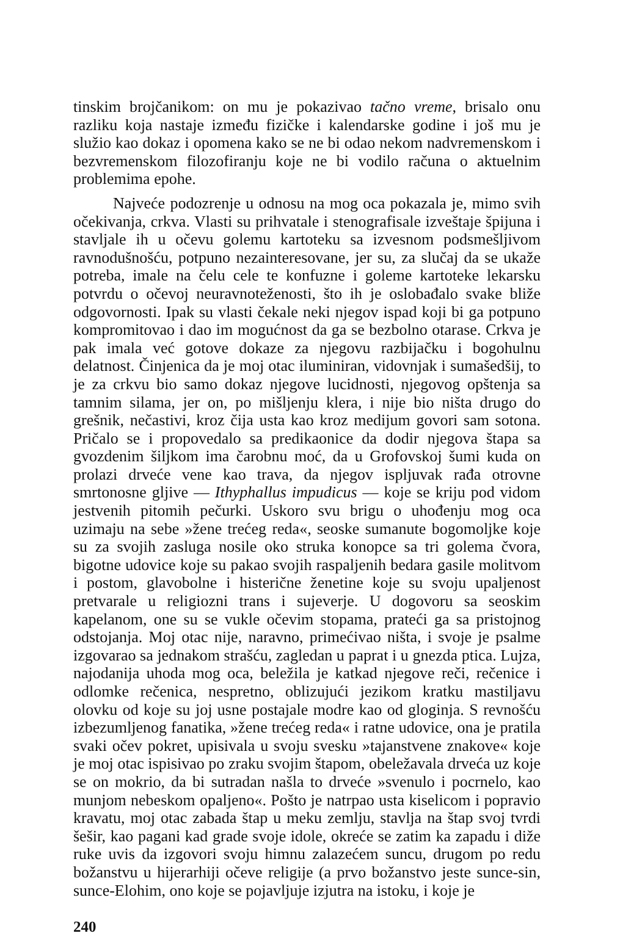tinskim brojčanikom: on mu je pokazivao tačno vreme, brisalo onu razliku koja nastaje između fizičke i kalendarske godine i još mu je služio kao dokaz i opomena kako se ne bi odao nekom nadvremenskom i bezvremenskom filozofiranju koje ne bi vodilo računa o aktuelnim problemima epohe.
Najveće podozrenje u odnosu na mog oca pokazala je, mimo svih očekivanja, crkva. Vlasti su prihvatale i stenografisale izveštaje špijuna i stavljale ih u očevu golemu kartoteku sa izvesnom podsmešljivom ravnodušnošću, potpuno nezainteresovane, jer su, za slučaj da se ukaže potreba, imale na čelu cele te konfuzne i goleme kartoteke lekarsku potvrdu o očevoj neuravnoteženosti, što ih je oslobađalo svake bliže odgovornosti. Ipak su vlasti čekale neki njegov ispad koji bi ga potpuno kompromitovao i dao im mogućnost da ga se bezbolno otarase. Crkva je pak imala već gotove dokaze za njegovu razbijačku i bogohulnu delatnost. Činjenica da je moj otac iluminiran, vidovnjak i sumašedšij, to je za crkvu bio samo dokaz njegove lucidnosti, njegovog opštenja sa tamnim silama, jer on, po mišljenju klera, i nije bio ništa drugo do grešnik, nečastivi, kroz čija usta kao kroz medijum govori sam sotona. Pričalo se i propovedalo sa predikaonice da dodir njegova štapa sa gvozdenim šiljkom ima čarobnu moć, da u Grofovskoj šumi kuda on prolazi drveće vene kao trava, da njegov ispljuvak rađa otrovne smrtonosne gljive — Ithyphallus impudicus — koje se kriju pod vidom jestvenih pitomih pečurki. Uskoro svu brigu o uhođenju mog oca uzimaju na sebe »žene trećeg reda«, seoske sumanute bogomoljke koje su za svojih zasluga nosile oko struka konopce sa tri golema čvora, bigotne udovice koje su pakao svojih raspaljenih bedara gasile molitvom i postom, glavobolne i histerične ženetine koje su svoju upaljenost pretvarale u religiozni trans i sujeverje. U dogovoru sa seoskim kapelanom, one su se vukle očevim stopama, prateći ga sa pristojnog odstojanja. Moj otac nije, naravno, primećivao ništa, i svoje je psalme izgovarao sa jednakom strašću, zagledan u paprat i u gnezda ptica. Lujza, najodanija uhoda mog oca, beležila je katkad njegove reči, rečenice i odlomke rečenica, nespretno, oblizujući jezikom kratku mastiljavu olovku od koje su joj usne postajale modre kao od gloginja. S revnošću izbezumljenog fanatika, »žene trećeg reda« i ratne udovice, ona je pratila svaki očev pokret, upisivala u svoju svesku »tajanstvene znakove« koje je moj otac ispisivao po zraku svojim štapom, obeležavala drveća uz koje se on mokrio, da bi sutradan našla to drveće »svenulo i pocrnelo, kao munjom nebeskom opaljeno«. Pošto je natrpao usta kiselicom i popravio kravatu, moj otac zabada štap u meku zemlju, stavlja na štap svoj tvrdi šešir, kao pagani kad grade svoje idole, okreće se zatim ka zapadu i diže ruke uvis da izgovori svoju himnu zalazećem suncu, drugom po redu božanstvu u hijerarhiji očeve religije (a prvo božanstvo jeste sunce-sin, sunce-Elohim, ono koje se pojavljuje izjutra na istoku, i koje je
240